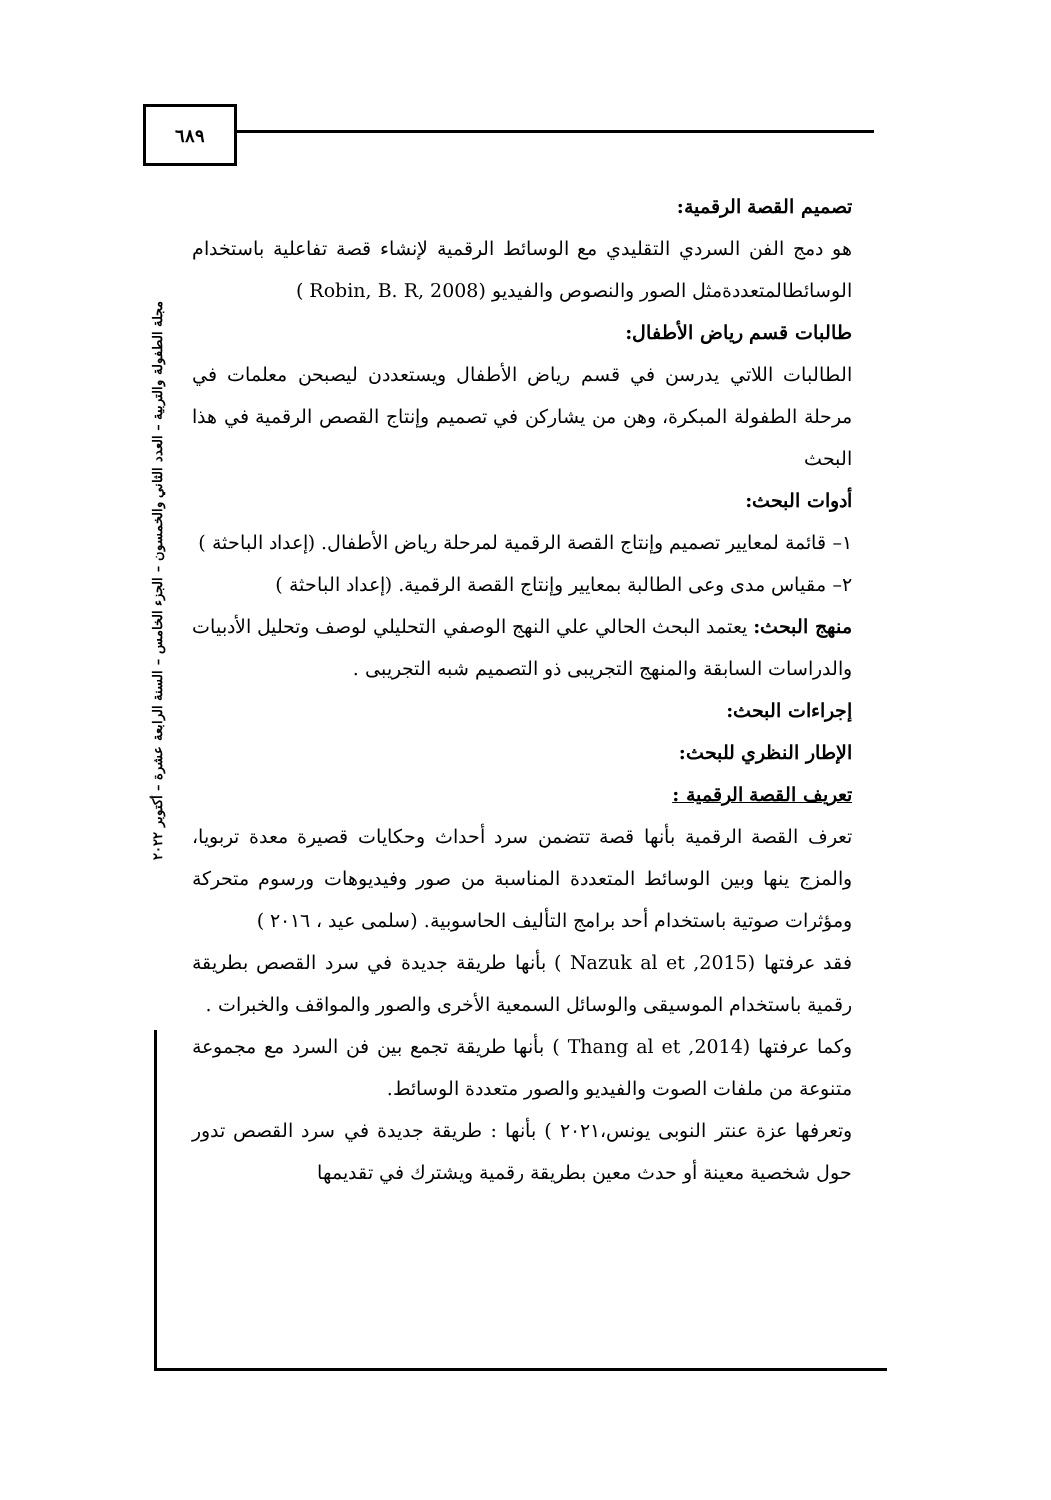٦٨٩
مجلة الطفولة والتربية – العدد الثاني والخمسون – الجزء الخامس – السنة الرابعة عشرة – أكتوبر ٢٠٢٢
تصميم القصة الرقمية:
هو دمج الفن السردي التقليدي مع الوسائط الرقمية لإنشاء قصة تفاعلية باستخدام الوسائطالمتعددةمثل الصور والنصوص والفيديو (Robin, B. R, 2008 )
طالبات قسم رياض الأطفال:
الطالبات اللاتي يدرسن في قسم رياض الأطفال ويستعددن ليصبحن معلمات في مرحلة الطفولة المبكرة، وهن من يشاركن في تصميم وإنتاج القصص الرقمية في هذا البحث
أدوات البحث:
١– قائمة لمعايير تصميم وإنتاج القصة الرقمية لمرحلة رياض الأطفال. (إعداد الباحثة )
٢– مقياس مدى وعى الطالبة بمعايير وإنتاج القصة الرقمية. (إعداد الباحثة )
منهج البحث: يعتمد البحث الحالي علي النهج الوصفي التحليلي لوصف وتحليل الأدبيات والدراسات السابقة والمنهج التجريبى ذو التصميم شبه التجريبى .
إجراءات البحث:
الإطار النظري للبحث:
تعريف القصة الرقمية :
تعرف القصة الرقمية بأنها قصة تتضمن سرد أحداث وحكايات قصيرة معدة تربويا، والمزج ينها وبين الوسائط المتعددة المناسبة من صور وفيديوهات ورسوم متحركة ومؤثرات صوتية باستخدام أحد برامج التأليف الحاسوبية. (سلمى عيد ، ٢٠١٦ )
فقد عرفتها (Nazuk al et ,2015 ) بأنها طريقة جديدة في سرد القصص بطريقة رقمية باستخدام الموسيقى والوسائل السمعية الأخرى والصور والمواقف والخبرات .
وكما عرفتها (Thang al et ,2014 ) بأنها طريقة تجمع بين فن السرد مع مجموعة متنوعة من ملفات الصوت والفيديو والصور متعددة الوسائط.
وتعرفها عزة عنتر النوبى يونس،٢٠٢١ ) بأنها : طريقة جديدة في سرد القصص تدور حول شخصية معينة أو حدث معين بطريقة رقمية ويشترك في تقديمها